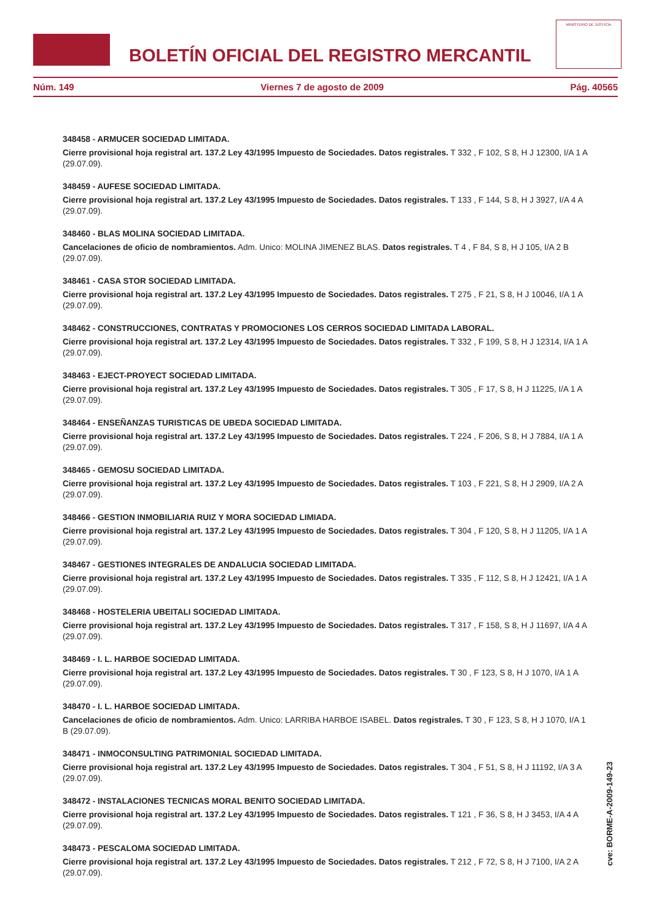BOLETÍN OFICIAL DEL REGISTRO MERCANTIL
MINISTERIO DE JUSTICIA
Núm. 149 Viernes 7 de agosto de 2009 Pág. 40565
348458 - ARMUCER SOCIEDAD LIMITADA.
Cierre provisional hoja registral art. 137.2 Ley 43/1995 Impuesto de Sociedades. Datos registrales. T 332 , F 102, S 8, H J 12300, I/A 1 A (29.07.09).
348459 - AUFESE SOCIEDAD LIMITADA.
Cierre provisional hoja registral art. 137.2 Ley 43/1995 Impuesto de Sociedades. Datos registrales. T 133 , F 144, S 8, H J 3927, I/A 4 A (29.07.09).
348460 - BLAS MOLINA SOCIEDAD LIMITADA.
Cancelaciones de oficio de nombramientos. Adm. Unico: MOLINA JIMENEZ BLAS. Datos registrales. T 4 , F 84, S 8, H J 105, I/A 2 B (29.07.09).
348461 - CASA STOR SOCIEDAD LIMITADA.
Cierre provisional hoja registral art. 137.2 Ley 43/1995 Impuesto de Sociedades. Datos registrales. T 275 , F 21, S 8, H J 10046, I/A 1 A (29.07.09).
348462 - CONSTRUCCIONES, CONTRATAS Y PROMOCIONES LOS CERROS SOCIEDAD LIMITADA LABORAL.
Cierre provisional hoja registral art. 137.2 Ley 43/1995 Impuesto de Sociedades. Datos registrales. T 332 , F 199, S 8, H J 12314, I/A 1 A (29.07.09).
348463 - EJECT-PROYECT SOCIEDAD LIMITADA.
Cierre provisional hoja registral art. 137.2 Ley 43/1995 Impuesto de Sociedades. Datos registrales. T 305 , F 17, S 8, H J 11225, I/A 1 A (29.07.09).
348464 - ENSEÑANZAS TURISTICAS DE UBEDA SOCIEDAD LIMITADA.
Cierre provisional hoja registral art. 137.2 Ley 43/1995 Impuesto de Sociedades. Datos registrales. T 224 , F 206, S 8, H J 7884, I/A 1 A (29.07.09).
348465 - GEMOSU SOCIEDAD LIMITADA.
Cierre provisional hoja registral art. 137.2 Ley 43/1995 Impuesto de Sociedades. Datos registrales. T 103 , F 221, S 8, H J 2909, I/A 2 A (29.07.09).
348466 - GESTION INMOBILIARIA RUIZ Y MORA SOCIEDAD LIMIADA.
Cierre provisional hoja registral art. 137.2 Ley 43/1995 Impuesto de Sociedades. Datos registrales. T 304 , F 120, S 8, H J 11205, I/A 1 A (29.07.09).
348467 - GESTIONES INTEGRALES DE ANDALUCIA SOCIEDAD LIMITADA.
Cierre provisional hoja registral art. 137.2 Ley 43/1995 Impuesto de Sociedades. Datos registrales. T 335 , F 112, S 8, H J 12421, I/A 1 A (29.07.09).
348468 - HOSTELERIA UBEITALI SOCIEDAD LIMITADA.
Cierre provisional hoja registral art. 137.2 Ley 43/1995 Impuesto de Sociedades. Datos registrales. T 317 , F 158, S 8, H J 11697, I/A 4 A (29.07.09).
348469 - I. L. HARBOE SOCIEDAD LIMITADA.
Cierre provisional hoja registral art. 137.2 Ley 43/1995 Impuesto de Sociedades. Datos registrales. T 30 , F 123, S 8, H J 1070, I/A 1 A (29.07.09).
348470 - I. L. HARBOE SOCIEDAD LIMITADA.
Cancelaciones de oficio de nombramientos. Adm. Unico: LARRIBA HARBOE ISABEL. Datos registrales. T 30 , F 123, S 8, H J 1070, I/A 1 B (29.07.09).
348471 - INMOCONSULTING PATRIMONIAL SOCIEDAD LIMITADA.
Cierre provisional hoja registral art. 137.2 Ley 43/1995 Impuesto de Sociedades. Datos registrales. T 304 , F 51, S 8, H J 11192, I/A 3 A (29.07.09).
348472 - INSTALACIONES TECNICAS MORAL BENITO SOCIEDAD LIMITADA.
Cierre provisional hoja registral art. 137.2 Ley 43/1995 Impuesto de Sociedades. Datos registrales. T 121 , F 36, S 8, H J 3453, I/A 4 A (29.07.09).
348473 - PESCALOMA SOCIEDAD LIMITADA.
Cierre provisional hoja registral art. 137.2 Ley 43/1995 Impuesto de Sociedades. Datos registrales. T 212 , F 72, S 8, H J 7100, I/A 2 A (29.07.09).
cve: BORME-A-2009-149-23